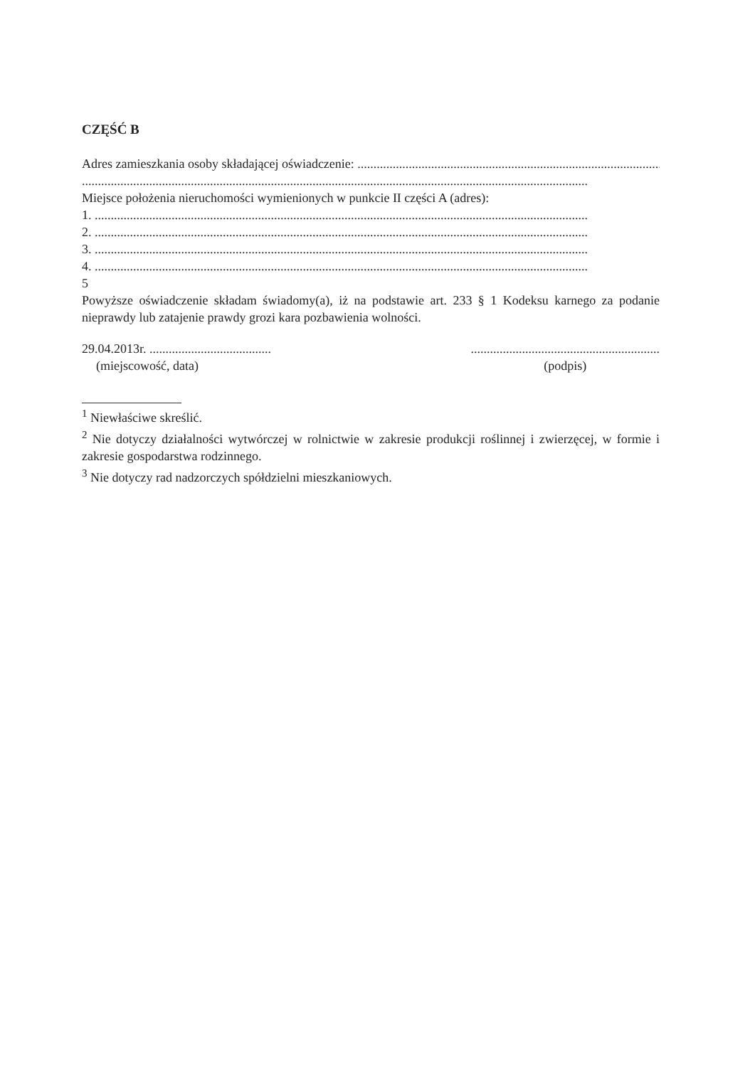CZĘŚĆ B
Adres zamieszkania osoby składającej oświadczenie: ................................................................................................
..............................................................................................................................................................
Miejsce położenia nieruchomości wymienionych w punkcie II części A (adres):
1. ..........................................................................................................................................................
2. ..........................................................................................................................................................
3. ..........................................................................................................................................................
4. ..........................................................................................................................................................
5
Powyższe oświadczenie składam świadomy(a), iż na podstawie art. 233 § 1 Kodeksu karnego za podanie nieprawdy lub zatajenie prawdy grozi kara pozbawienia wolności.
29.04.2013r. ......................................
(miejscowość, data)
...........................................................
(podpis)
<sup>1</sup> Niewłaściwe skreślić.
<sup>2</sup> Nie dotyczy działalności wytwórczej w rolnictwie w zakresie produkcji roślinnej i zwierzęcej, w formie i zakresie gospodarstwa rodzinnego.
<sup>3</sup> Nie dotyczy rad nadzorczych spółdzielni mieszkaniowych.